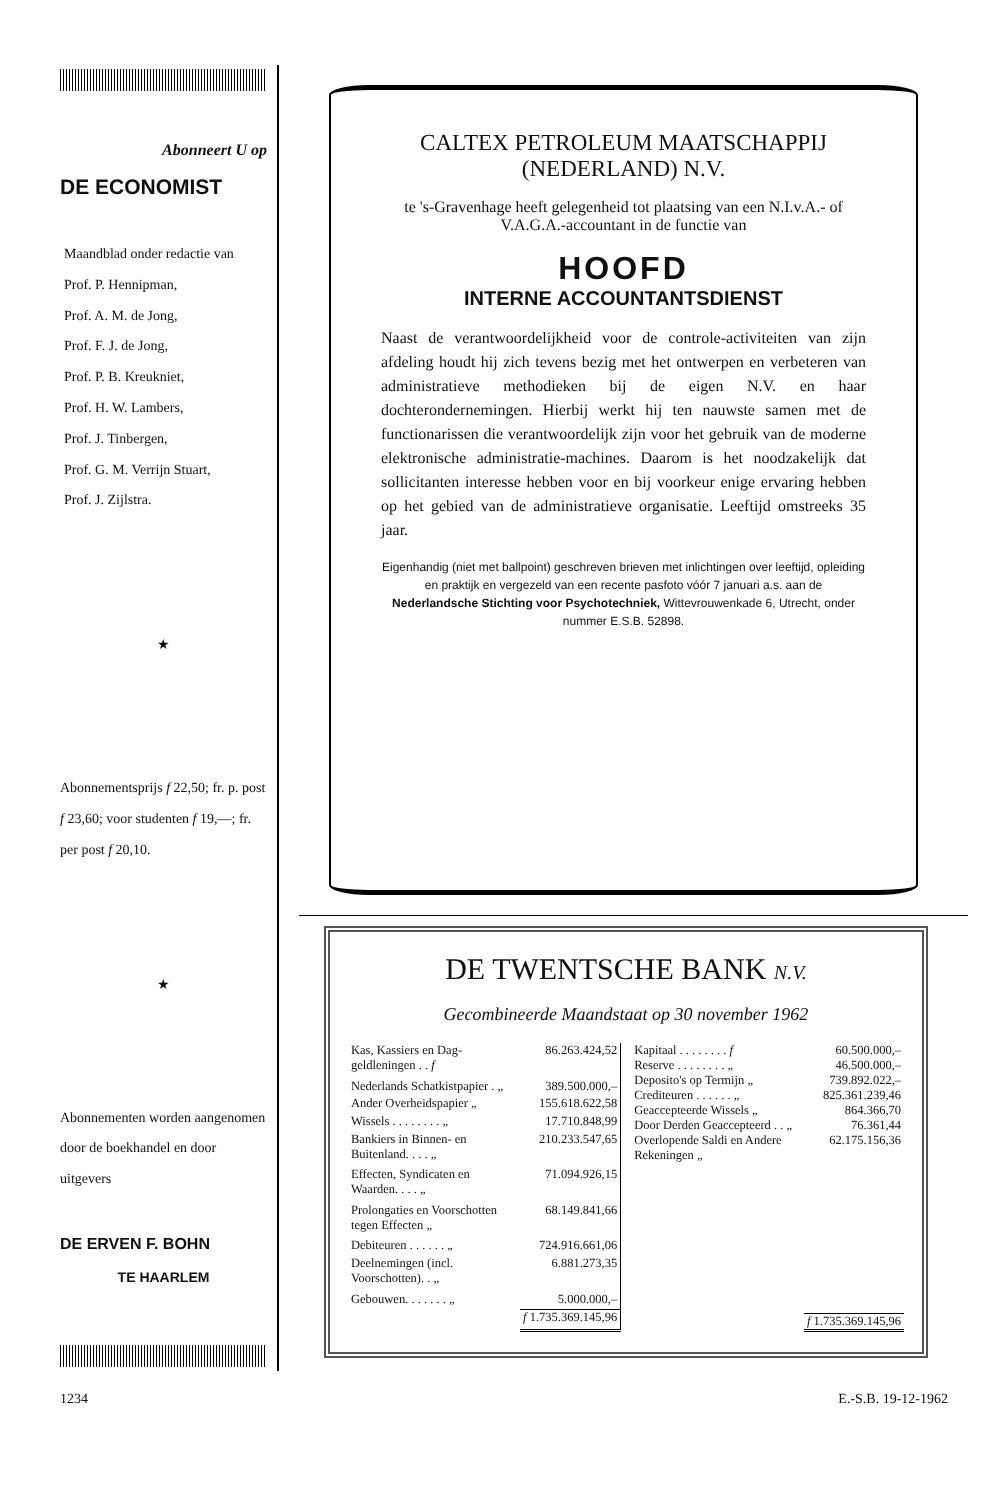Abonneert U op
DE ECONOMIST
Maandblad onder redactie van
Prof. P. Hennipman,
Prof. A. M. de Jong,
Prof. F. J. de Jong,
Prof. P. B. Kreukniet,
Prof. H. W. Lambers,
Prof. J. Tinbergen,
Prof. G. M. Verrijn Stuart,
Prof. J. Zijlstra.
★
Abonnementsprijs f 22,50; fr. p. post f 23,60; voor studenten f 19,—; fr. per post f 20,10.
★
Abonnementen worden aangenomen door de boekhandel en door uitgevers
DE ERVEN F. BOHN
TE HAARLEM
CALTEX PETROLEUM MAATSCHAPPIJ
(NEDERLAND) N.V.
te 's-Gravenhage heeft gelegenheid tot plaatsing van een N.I.v.A.- of V.A.G.A.-accountant in de functie van
HOOFD
INTERNE ACCOUNTANTSDIENST
Naast de verantwoordelijkheid voor de controle-activiteiten van zijn afdeling houdt hij zich tevens bezig met het ontwerpen en verbeteren van administratieve methodieken bij de eigen N.V. en haar dochterondernemingen. Hierbij werkt hij ten nauwste samen met de functionarissen die verantwoordelijk zijn voor het gebruik van de moderne elektronische administratie-machines. Daarom is het noodzakelijk dat sollicitanten interesse hebben voor en bij voorkeur enige ervaring hebben op het gebied van de administratieve organisatie. Leeftijd omstreeks 35 jaar.
Eigenhandig (niet met ballpoint) geschreven brieven met inlichtingen over leeftijd, opleiding en praktijk en vergezeld van een recente pasfoto vóór 7 januari a.s. aan de Nederlandsche Stichting voor Psychotechniek, Wittevrouwenkade 6, Utrecht, onder nummer E.S.B. 52898.
DE TWENTSCHE BANK N.V.
Gecombineerde Maandstaat op 30 november 1962
| Kas, Kassiers en Dag- geldleningen . . f | 86.263.424,52 |
| Nederlands Schatkistpapier . „ | 389.500.000,– |
| Ander Overheidspapier „ | 155.618.622,58 |
| Wissels . . . . . . . . „ | 17.710.848,99 |
| Bankiers in Binnen- en Buitenland. . . . „ | 210.233.547,65 |
| Effecten, Syndicaten en Waarden. . . . „ | 71.094.926,15 |
| Prolongaties en Voorschotten tegen Effecten „ | 68.149.841,66 |
| Debiteuren . . . . . . „ | 724.916.661,06 |
| Deelnemingen (incl. Voorschotten). . „ | 6.881.273,35 |
| Gebouwen. . . . . . . „ | 5.000.000,– |
| | f 1.735.369.145,96 |
| Kapitaal . . . . . . . . f | 60.500.000,– |
| Reserve . . . . . . . . „ | 46.500.000,– |
| Deposito's op Termijn „ | 739.892.022,– |
| Crediteuren . . . . . . „ | 825.361.239,46 |
| Geaccepteerde Wissels „ | 864.366,70 |
| Door Derden Geaccepteerd . . „ | 76.361,44 |
| Overlopende Saldi en Andere Rekeningen „ | 62.175.156,36 |
| | f 1.735.369.145,96 |
1234 E.-S.B. 19-12-1962